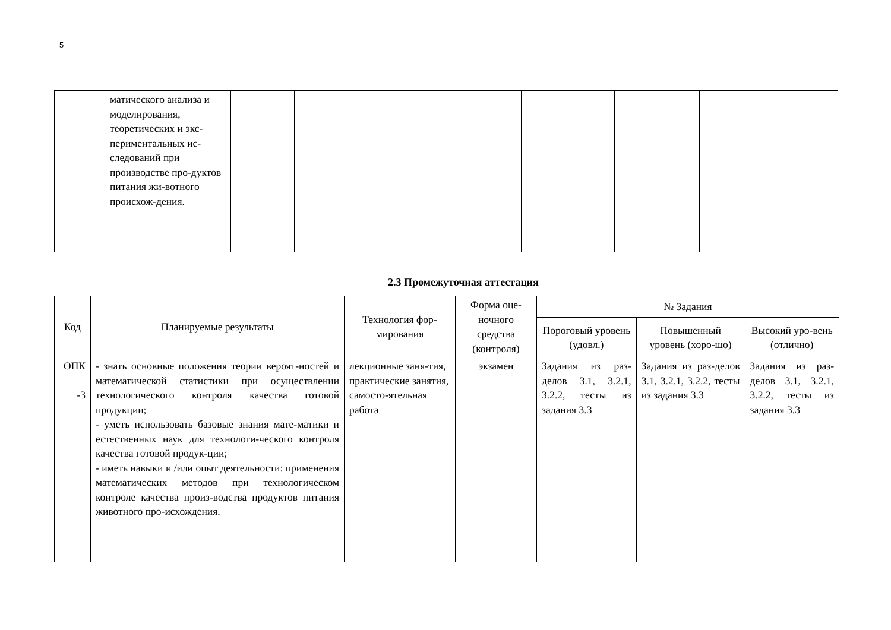5
| | матического анализа и моделирования, теоретических и экс-периментальных ис-следований при производстве про-дуктов питания жи-вотного происхож-дения. | | | | | | | |
2.3 Промежуточная аттестация
| Код | Планируемые результаты | Технология фор-мирования | Форма оце-ночного средства (контроля) | № Задания | | |
| --- | --- | --- | --- | --- | --- | --- |
| | | | | Пороговый уровень (удовл.) | Повышенный уровень (хоро-шо) | Высокий уро-вень (отлично) |
| ОПК -3 | - знать основные положения теории вероят-ностей и математической статистики при осуществлении технологического контроля качества готовой продукции; - уметь использовать базовые знания мате-матики и естественных наук для технологи-ческого контроля качества готовой продук-ции; - иметь навыки и /или опыт деятельности: применения математических методов при технологическом контроле качества произ-водства продуктов питания животного про-исхождения. | лекционные заня-тия, практические занятия, самосто-ятельная работа | экзамен | Задания из раз-делов 3.1, 3.2.1, 3.2.2, тесты из задания 3.3 | Задания из раз-делов 3.1, 3.2.1, 3.2.2, тесты из задания 3.3 | Задания из раз-делов 3.1, 3.2.1, 3.2.2, тесты из задания 3.3 |